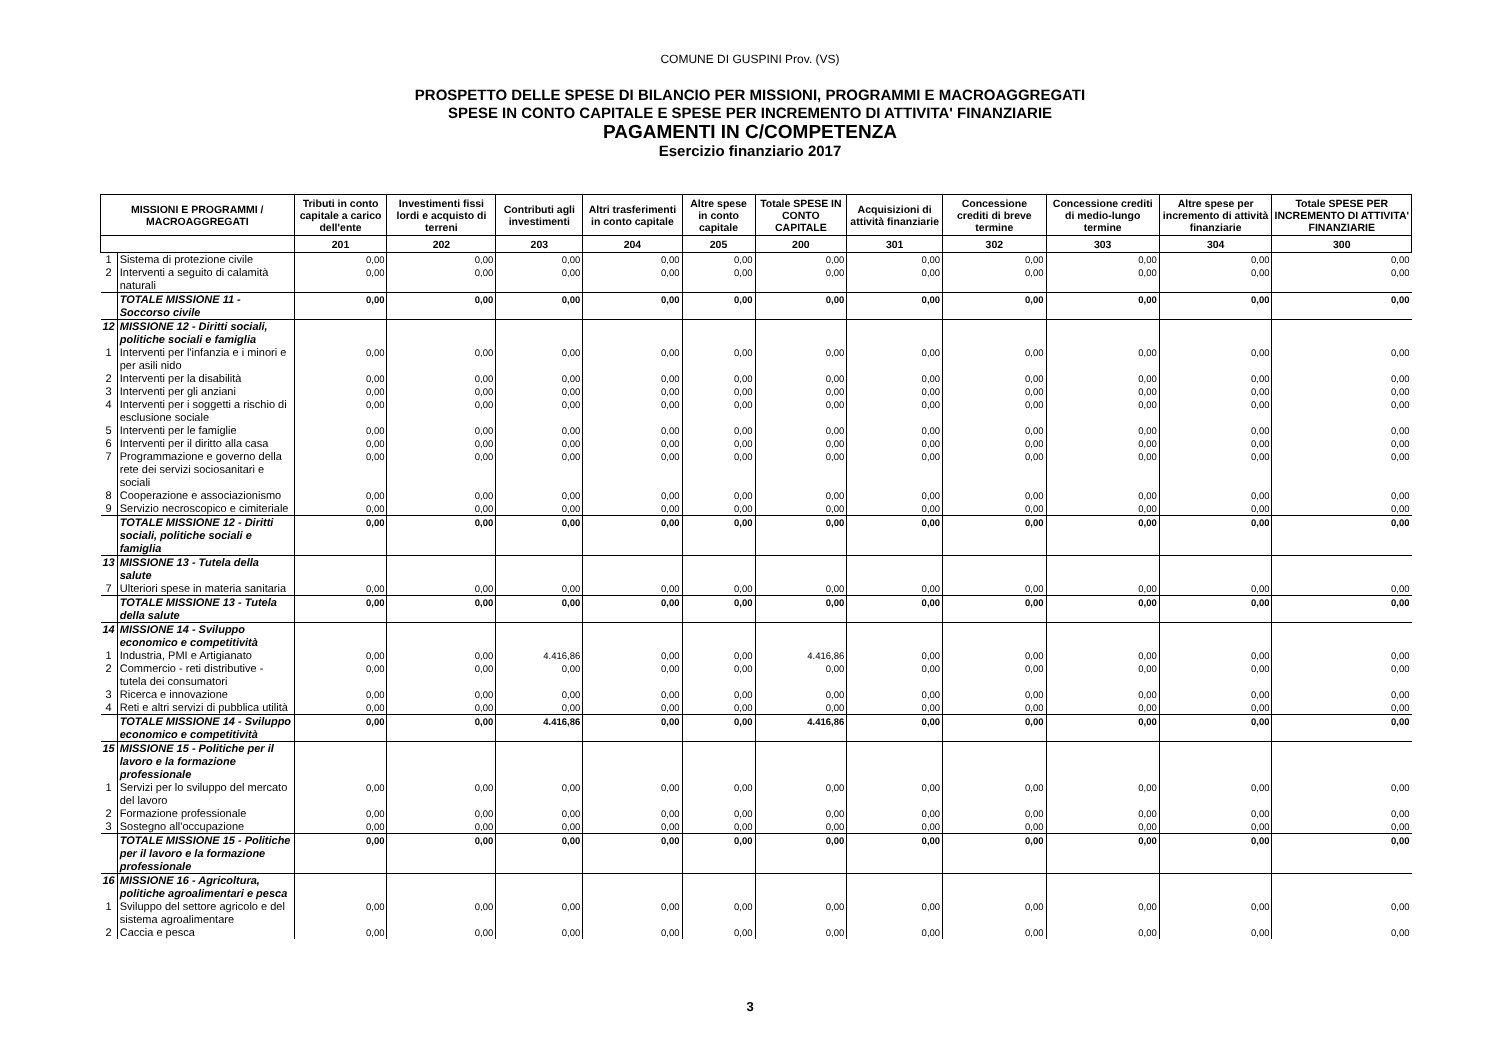COMUNE DI GUSPINI Prov. (VS)
PROSPETTO DELLE SPESE DI BILANCIO PER MISSIONI, PROGRAMMI E MACROAGGREGATI
SPESE IN CONTO CAPITALE E SPESE PER INCREMENTO DI ATTIVITA' FINANZIARIE
PAGAMENTI IN C/COMPETENZA
Esercizio finanziario 2017
| MISSIONI E PROGRAMMI / MACROAGGREGATI | | Tributi in conto capitale a carico dell'ente | Investimenti fissi lordi e acquisto di terreni | Contributi agli investimenti | Altri trasferimenti in conto capitale | Altre spese in conto capitale | Totale SPESE IN CONTO CAPITALE | Acquisizioni di attività finanziarie | Concessione crediti di breve termine | Concessione crediti di medio-lungo termine | Altre spese per incremento di attività finanziarie | Totale SPESE PER INCREMENTO DI ATTIVITA' FINANZIARIE |
| --- | --- | --- | --- | --- | --- | --- | --- | --- | --- | --- | --- | --- |
| | | 201 | 202 | 203 | 204 | 205 | 200 | 301 | 302 | 303 | 304 | 300 |
| 1 | Sistema di protezione civile | 0,00 | 0,00 | 0,00 | 0,00 | 0,00 | 0,00 | 0,00 | 0,00 | 0,00 | 0,00 | 0,00 |
| 2 | Interventi a seguito di calamità naturali | 0,00 | 0,00 | 0,00 | 0,00 | 0,00 | 0,00 | 0,00 | 0,00 | 0,00 | 0,00 | 0,00 |
| | TOTALE MISSIONE 11 - Soccorso civile | 0,00 | 0,00 | 0,00 | 0,00 | 0,00 | 0,00 | 0,00 | 0,00 | 0,00 | 0,00 | 0,00 |
| 12 | MISSIONE 12 - Diritti sociali, politiche sociali e famiglia | | | | | | | | | | | |
| 1 | Interventi per l'infanzia e i minori e per asili nido | 0,00 | 0,00 | 0,00 | 0,00 | 0,00 | 0,00 | 0,00 | 0,00 | 0,00 | 0,00 | 0,00 |
| 2 | Interventi per la disabilità | 0,00 | 0,00 | 0,00 | 0,00 | 0,00 | 0,00 | 0,00 | 0,00 | 0,00 | 0,00 | 0,00 |
| 3 | Interventi per gli anziani | 0,00 | 0,00 | 0,00 | 0,00 | 0,00 | 0,00 | 0,00 | 0,00 | 0,00 | 0,00 | 0,00 |
| 4 | Interventi per i soggetti a rischio di esclusione sociale | 0,00 | 0,00 | 0,00 | 0,00 | 0,00 | 0,00 | 0,00 | 0,00 | 0,00 | 0,00 | 0,00 |
| 5 | Interventi per le famiglie | 0,00 | 0,00 | 0,00 | 0,00 | 0,00 | 0,00 | 0,00 | 0,00 | 0,00 | 0,00 | 0,00 |
| 6 | Interventi per il diritto alla casa | 0,00 | 0,00 | 0,00 | 0,00 | 0,00 | 0,00 | 0,00 | 0,00 | 0,00 | 0,00 | 0,00 |
| 7 | Programmazione e governo della rete dei servizi sociosanitari e sociali | 0,00 | 0,00 | 0,00 | 0,00 | 0,00 | 0,00 | 0,00 | 0,00 | 0,00 | 0,00 | 0,00 |
| 8 | Cooperazione e associazionismo | 0,00 | 0,00 | 0,00 | 0,00 | 0,00 | 0,00 | 0,00 | 0,00 | 0,00 | 0,00 | 0,00 |
| 9 | Servizio necroscopico e cimiteriale | 0,00 | 0,00 | 0,00 | 0,00 | 0,00 | 0,00 | 0,00 | 0,00 | 0,00 | 0,00 | 0,00 |
| | TOTALE MISSIONE 12 - Diritti sociali, politiche sociali e famiglia | 0,00 | 0,00 | 0,00 | 0,00 | 0,00 | 0,00 | 0,00 | 0,00 | 0,00 | 0,00 | 0,00 |
| 13 | MISSIONE 13 - Tutela della salute | | | | | | | | | | | |
| 7 | Ulteriori spese in materia sanitaria | 0,00 | 0,00 | 0,00 | 0,00 | 0,00 | 0,00 | 0,00 | 0,00 | 0,00 | 0,00 | 0,00 |
| | TOTALE MISSIONE 13 - Tutela della salute | 0,00 | 0,00 | 0,00 | 0,00 | 0,00 | 0,00 | 0,00 | 0,00 | 0,00 | 0,00 | 0,00 |
| 14 | MISSIONE 14 - Sviluppo economico e competitività | | | | | | | | | | | |
| 1 | Industria, PMI e Artigianato | 0,00 | 0,00 | 4.416,86 | 0,00 | 0,00 | 4.416,86 | 0,00 | 0,00 | 0,00 | 0,00 | 0,00 |
| 2 | Commercio - reti distributive - tutela dei consumatori | 0,00 | 0,00 | 0,00 | 0,00 | 0,00 | 0,00 | 0,00 | 0,00 | 0,00 | 0,00 | 0,00 |
| 3 | Ricerca e innovazione | 0,00 | 0,00 | 0,00 | 0,00 | 0,00 | 0,00 | 0,00 | 0,00 | 0,00 | 0,00 | 0,00 |
| 4 | Reti e altri servizi di pubblica utilità | 0,00 | 0,00 | 0,00 | 0,00 | 0,00 | 0,00 | 0,00 | 0,00 | 0,00 | 0,00 | 0,00 |
| | TOTALE MISSIONE 14 - Sviluppo economico e competitività | 0,00 | 0,00 | 4.416,86 | 0,00 | 0,00 | 4.416,86 | 0,00 | 0,00 | 0,00 | 0,00 | 0,00 |
| 15 | MISSIONE 15 - Politiche per il lavoro e la formazione professionale | | | | | | | | | | | |
| 1 | Servizi per lo sviluppo del mercato del lavoro | 0,00 | 0,00 | 0,00 | 0,00 | 0,00 | 0,00 | 0,00 | 0,00 | 0,00 | 0,00 | 0,00 |
| 2 | Formazione professionale | 0,00 | 0,00 | 0,00 | 0,00 | 0,00 | 0,00 | 0,00 | 0,00 | 0,00 | 0,00 | 0,00 |
| 3 | Sostegno all'occupazione | 0,00 | 0,00 | 0,00 | 0,00 | 0,00 | 0,00 | 0,00 | 0,00 | 0,00 | 0,00 | 0,00 |
| | TOTALE MISSIONE 15 - Politiche per il lavoro e la formazione professionale | 0,00 | 0,00 | 0,00 | 0,00 | 0,00 | 0,00 | 0,00 | 0,00 | 0,00 | 0,00 | 0,00 |
| 16 | MISSIONE 16 - Agricoltura, politiche agroalimentari e pesca | | | | | | | | | | | |
| 1 | Sviluppo del settore agricolo e del sistema agroalimentare | 0,00 | 0,00 | 0,00 | 0,00 | 0,00 | 0,00 | 0,00 | 0,00 | 0,00 | 0,00 | 0,00 |
| 2 | Caccia e pesca | 0,00 | 0,00 | 0,00 | 0,00 | 0,00 | 0,00 | 0,00 | 0,00 | 0,00 | 0,00 | 0,00 |
3